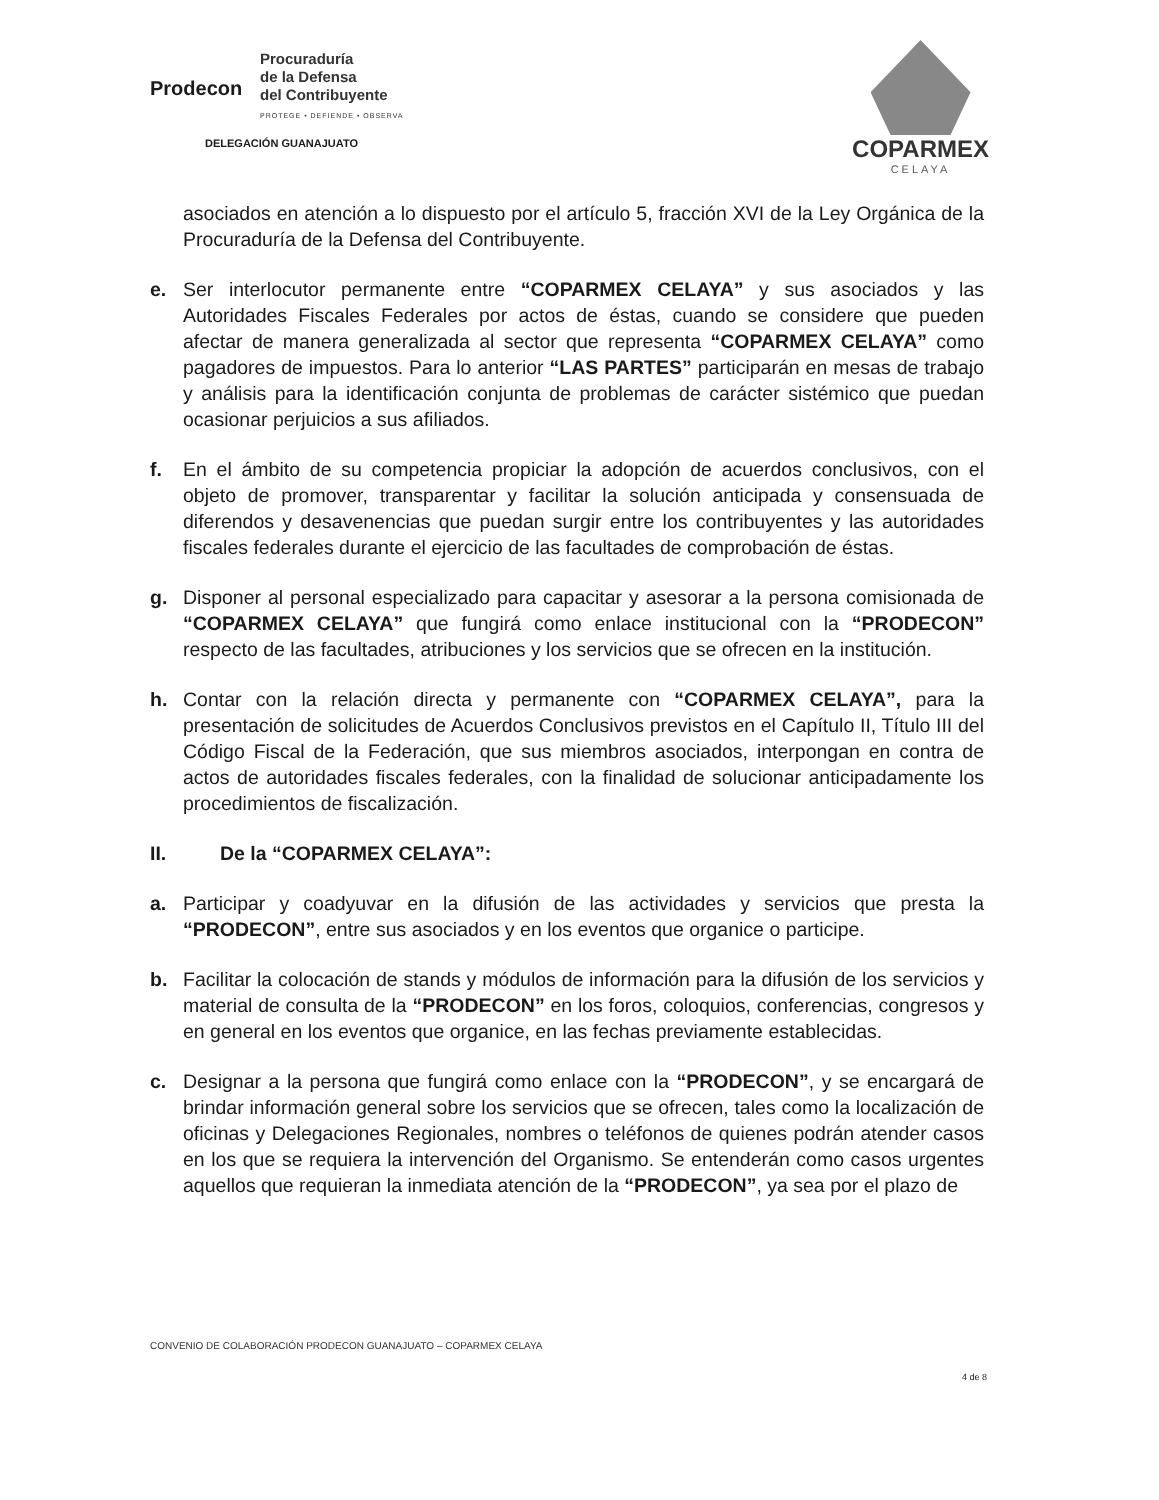Prodecon
Procuraduría
de la Defensa
del Contribuyente
PROTEGE • DEFIENDE • OBSERVA
DELEGACIÓN GUANAJUATO
COPARMEX
CELAYA
asociados en atención a lo dispuesto por el artículo 5, fracción XVI de la Ley Orgánica de la Procuraduría de la Defensa del Contribuyente.
e. Ser interlocutor permanente entre “COPARMEX CELAYA” y sus asociados y las Autoridades Fiscales Federales por actos de éstas, cuando se considere que pueden afectar de manera generalizada al sector que representa “COPARMEX CELAYA” como pagadores de impuestos. Para lo anterior “LAS PARTES” participarán en mesas de trabajo y análisis para la identificación conjunta de problemas de carácter sistémico que puedan ocasionar perjuicios a sus afiliados.
f. En el ámbito de su competencia propiciar la adopción de acuerdos conclusivos, con el objeto de promover, transparentar y facilitar la solución anticipada y consensuada de diferendos y desavenencias que puedan surgir entre los contribuyentes y las autoridades fiscales federales durante el ejercicio de las facultades de comprobación de éstas.
g. Disponer al personal especializado para capacitar y asesorar a la persona comisionada de “COPARMEX CELAYA” que fungirá como enlace institucional con la “PRODECON” respecto de las facultades, atribuciones y los servicios que se ofrecen en la institución.
h. Contar con la relación directa y permanente con “COPARMEX CELAYA”, para la presentación de solicitudes de Acuerdos Conclusivos previstos en el Capítulo II, Título III del Código Fiscal de la Federación, que sus miembros asociados, interpongan en contra de actos de autoridades fiscales federales, con la finalidad de solucionar anticipadamente los procedimientos de fiscalización.
II. De la “COPARMEX CELAYA”:
a. Participar y coadyuvar en la difusión de las actividades y servicios que presta la “PRODECON”, entre sus asociados y en los eventos que organice o participe.
b. Facilitar la colocación de stands y módulos de información para la difusión de los servicios y material de consulta de la “PRODECON” en los foros, coloquios, conferencias, congresos y en general en los eventos que organice, en las fechas previamente establecidas.
c. Designar a la persona que fungirá como enlace con la “PRODECON”, y se encargará de brindar información general sobre los servicios que se ofrecen, tales como la localización de oficinas y Delegaciones Regionales, nombres o teléfonos de quienes podrán atender casos en los que se requiera la intervención del Organismo. Se entenderán como casos urgentes aquellos que requieran la inmediata atención de la “PRODECON”, ya sea por el plazo de
CONVENIO DE COLABORACIÓN PRODECON GUANAJUATO – COPARMEX CELAYA
4 de 8